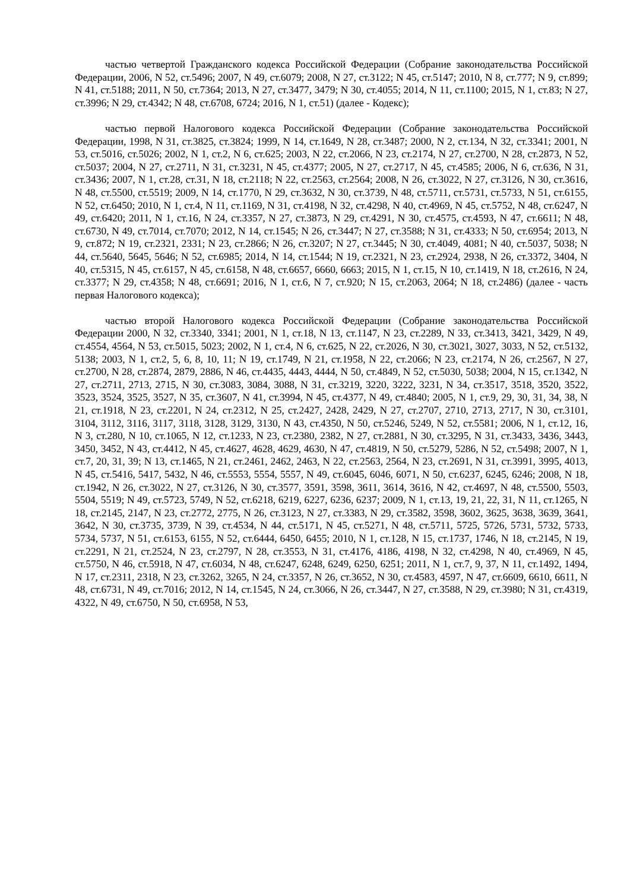частью четвертой Гражданского кодекса Российской Федерации (Собрание законодательства Российской Федерации, 2006, N 52, ст.5496; 2007, N 49, ст.6079; 2008, N 27, ст.3122; N 45, ст.5147; 2010, N 8, ст.777; N 9, ст.899; N 41, ст.5188; 2011, N 50, ст.7364; 2013, N 27, ст.3477, 3479; N 30, ст.4055; 2014, N 11, ст.1100; 2015, N 1, ст.83; N 27, ст.3996; N 29, ст.4342; N 48, ст.6708, 6724; 2016, N 1, ст.51) (далее - Кодекс);
частью первой Налогового кодекса Российской Федерации (Собрание законодательства Российской Федерации, 1998, N 31, ст.3825, ст.3824; 1999, N 14, ст.1649, N 28, ст.3487; 2000, N 2, ст.134, N 32, ст.3341; 2001, N 53, ст.5016, ст.5026; 2002, N 1, ст.2, N 6, ст.625; 2003, N 22, ст.2066, N 23, ст.2174, N 27, ст.2700, N 28, ст.2873, N 52, ст.5037; 2004, N 27, ст.2711, N 31, ст.3231, N 45, ст.4377; 2005, N 27, ст.2717, N 45, ст.4585; 2006, N 6, ст.636, N 31, ст.3436; 2007, N 1, ст.28, ст.31, N 18, ст.2118; N 22, ст.2563, ст.2564; 2008, N 26, ст.3022, N 27, ст.3126, N 30, ст.3616, N 48, ст.5500, ст.5519; 2009, N 14, ст.1770, N 29, ст.3632, N 30, ст.3739, N 48, ст.5711, ст.5731, ст.5733, N 51, ст.6155, N 52, ст.6450; 2010, N 1, ст.4, N 11, ст.1169, N 31, ст.4198, N 32, ст.4298, N 40, ст.4969, N 45, ст.5752, N 48, ст.6247, N 49, ст.6420; 2011, N 1, ст.16, N 24, ст.3357, N 27, ст.3873, N 29, ст.4291, N 30, ст.4575, ст.4593, N 47, ст.6611; N 48, ст.6730, N 49, ст.7014, ст.7070; 2012, N 14, ст.1545; N 26, ст.3447; N 27, ст.3588; N 31, ст.4333; N 50, ст.6954; 2013, N 9, ст.872; N 19, ст.2321, 2331; N 23, ст.2866; N 26, ст.3207; N 27, ст.3445; N 30, ст.4049, 4081; N 40, ст.5037, 5038; N 44, ст.5640, 5645, 5646; N 52, ст.6985; 2014, N 14, ст.1544; N 19, ст.2321, N 23, ст.2924, 2938, N 26, ст.3372, 3404, N 40, ст.5315, N 45, ст.6157, N 45, ст.6158, N 48, ст.6657, 6660, 6663; 2015, N 1, ст.15, N 10, ст.1419, N 18, ст.2616, N 24, ст.3377; N 29, ст.4358; N 48, ст.6691; 2016, N 1, ст.6, N 7, ст.920; N 15, ст.2063, 2064; N 18, ст.2486) (далее - часть первая Налогового кодекса);
частью второй Налогового кодекса Российской Федерации (Собрание законодательства Российской Федерации 2000, N 32, ст.3340, 3341; 2001, N 1, ст.18, N 13, ст.1147, N 23, ст.2289, N 33, ст.3413, 3421, 3429, N 49, ст.4554, 4564, N 53, ст.5015, 5023; 2002, N 1, ст.4, N 6, ст.625, N 22, ст.2026, N 30, ст.3021, 3027, 3033, N 52, ст.5132, 5138; 2003, N 1, ст.2, 5, 6, 8, 10, 11; N 19, ст.1749, N 21, ст.1958, N 22, ст.2066; N 23, ст.2174, N 26, ст.2567, N 27, ст.2700, N 28, ст.2874, 2879, 2886, N 46, ст.4435, 4443, 4444, N 50, ст.4849, N 52, ст.5030, 5038; 2004, N 15, ст.1342, N 27, ст.2711, 2713, 2715, N 30, ст.3083, 3084, 3088, N 31, ст.3219, 3220, 3222, 3231, N 34, ст.3517, 3518, 3520, 3522, 3523, 3524, 3525, 3527, N 35, ст.3607, N 41, ст.3994, N 45, ст.4377, N 49, ст.4840; 2005, N 1, ст.9, 29, 30, 31, 34, 38, N 21, ст.1918, N 23, ст.2201, N 24, ст.2312, N 25, ст.2427, 2428, 2429, N 27, ст.2707, 2710, 2713, 2717, N 30, ст.3101, 3104, 3112, 3116, 3117, 3118, 3128, 3129, 3130, N 43, ст.4350, N 50, ст.5246, 5249, N 52, ст.5581; 2006, N 1, ст.12, 16, N 3, ст.280, N 10, ст.1065, N 12, ст.1233, N 23, ст.2380, 2382, N 27, ст.2881, N 30, ст.3295, N 31, ст.3433, 3436, 3443, 3450, 3452, N 43, ст.4412, N 45, ст.4627, 4628, 4629, 4630, N 47, ст.4819, N 50, ст.5279, 5286, N 52, ст.5498; 2007, N 1, ст.7, 20, 31, 39; N 13, ст.1465, N 21, ст.2461, 2462, 2463, N 22, ст.2563, 2564, N 23, ст.2691, N 31, ст.3991, 3995, 4013, N 45, ст.5416, 5417, 5432, N 46, ст.5553, 5554, 5557, N 49, ст.6045, 6046, 6071, N 50, ст.6237, 6245, 6246; 2008, N 18, ст.1942, N 26, ст.3022, N 27, ст.3126, N 30, ст.3577, 3591, 3598, 3611, 3614, 3616, N 42, ст.4697, N 48, ст.5500, 5503, 5504, 5519; N 49, ст.5723, 5749, N 52, ст.6218, 6219, 6227, 6236, 6237; 2009, N 1, ст.13, 19, 21, 22, 31, N 11, ст.1265, N 18, ст.2145, 2147, N 23, ст.2772, 2775, N 26, ст.3123, N 27, ст.3383, N 29, ст.3582, 3598, 3602, 3625, 3638, 3639, 3641, 3642, N 30, ст.3735, 3739, N 39, ст.4534, N 44, ст.5171, N 45, ст.5271, N 48, ст.5711, 5725, 5726, 5731, 5732, 5733, 5734, 5737, N 51, ст.6153, 6155, N 52, ст.6444, 6450, 6455; 2010, N 1, ст.128, N 15, ст.1737, 1746, N 18, ст.2145, N 19, ст.2291, N 21, ст.2524, N 23, ст.2797, N 28, ст.3553, N 31, ст.4176, 4186, 4198, N 32, ст.4298, N 40, ст.4969, N 45, ст.5750, N 46, ст.5918, N 47, ст.6034, N 48, ст.6247, 6248, 6249, 6250, 6251; 2011, N 1, ст.7, 9, 37, N 11, ст.1492, 1494, N 17, ст.2311, 2318, N 23, ст.3262, 3265, N 24, ст.3357, N 26, ст.3652, N 30, ст.4583, 4597, N 47, ст.6609, 6610, 6611, N 48, ст.6731, N 49, ст.7016; 2012, N 14, ст.1545, N 24, ст.3066, N 26, ст.3447, N 27, ст.3588, N 29, ст.3980; N 31, ст.4319, 4322, N 49, ст.6750, N 50, ст.6958, N 53,